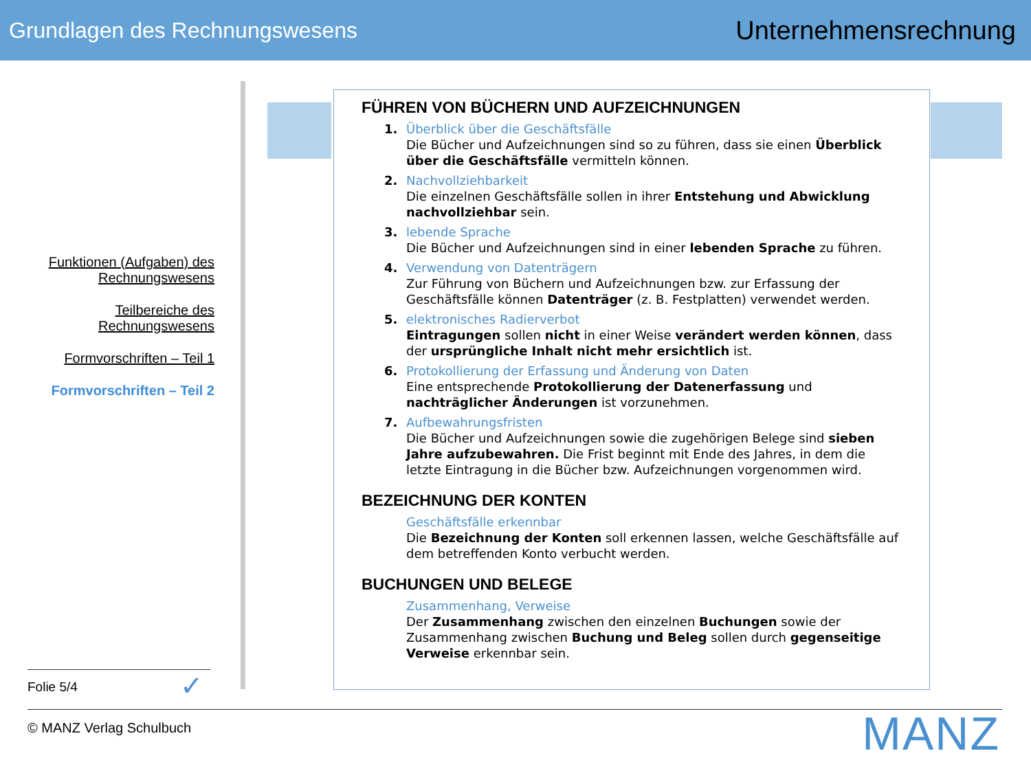Grundlagen des Rechnungswesens Unternehmensrechnung
Funktionen (Aufgaben) des Rechnungswesens
Teilbereiche des Rechnungswesens
Formvorschriften – Teil 1
Formvorschriften – Teil 2
FÜHREN VON BÜCHERN UND AUFZEICHNUNGEN
1. Überblick über die Geschäftsfälle
Die Bücher und Aufzeichnungen sind so zu führen, dass sie einen Überblick über die Geschäftsfälle vermitteln können.
2. Nachvollziehbarkeit
Die einzelnen Geschäftsfälle sollen in ihrer Entstehung und Abwicklung nachvollziehbar sein.
3. lebende Sprache
Die Bücher und Aufzeichnungen sind in einer lebenden Sprache zu führen.
4. Verwendung von Datenträgern
Zur Führung von Büchern und Aufzeichnungen bzw. zur Erfassung der Geschäftsfälle können Datenträger (z. B. Festplatten) verwendet werden.
5. elektronisches Radierverbot
Eintragungen sollen nicht in einer Weise verändert werden können, dass der ursprüngliche Inhalt nicht mehr ersichtlich ist.
6. Protokollierung der Erfassung und Änderung von Daten
Eine entsprechende Protokollierung der Datenerfassung und nachträglicher Änderungen ist vorzunehmen.
7. Aufbewahrungsfristen
Die Bücher und Aufzeichnungen sowie die zugehörigen Belege sind sieben Jahre aufzubewahren. Die Frist beginnt mit Ende des Jahres, in dem die letzte Eintragung in die Bücher bzw. Aufzeichnungen vorgenommen wird.
BEZEICHNUNG DER KONTEN
Geschäftsfälle erkennbar
Die Bezeichnung der Konten soll erkennen lassen, welche Geschäftsfälle auf dem betreffenden Konto verbucht werden.
BUCHUNGEN UND BELEGE
Zusammenhang, Verweise
Der Zusammenhang zwischen den einzelnen Buchungen sowie der Zusammenhang zwischen Buchung und Beleg sollen durch gegenseitige Verweise erkennbar sein.
Folie 5/4 ✓
© MANZ Verlag Schulbuch MANZ